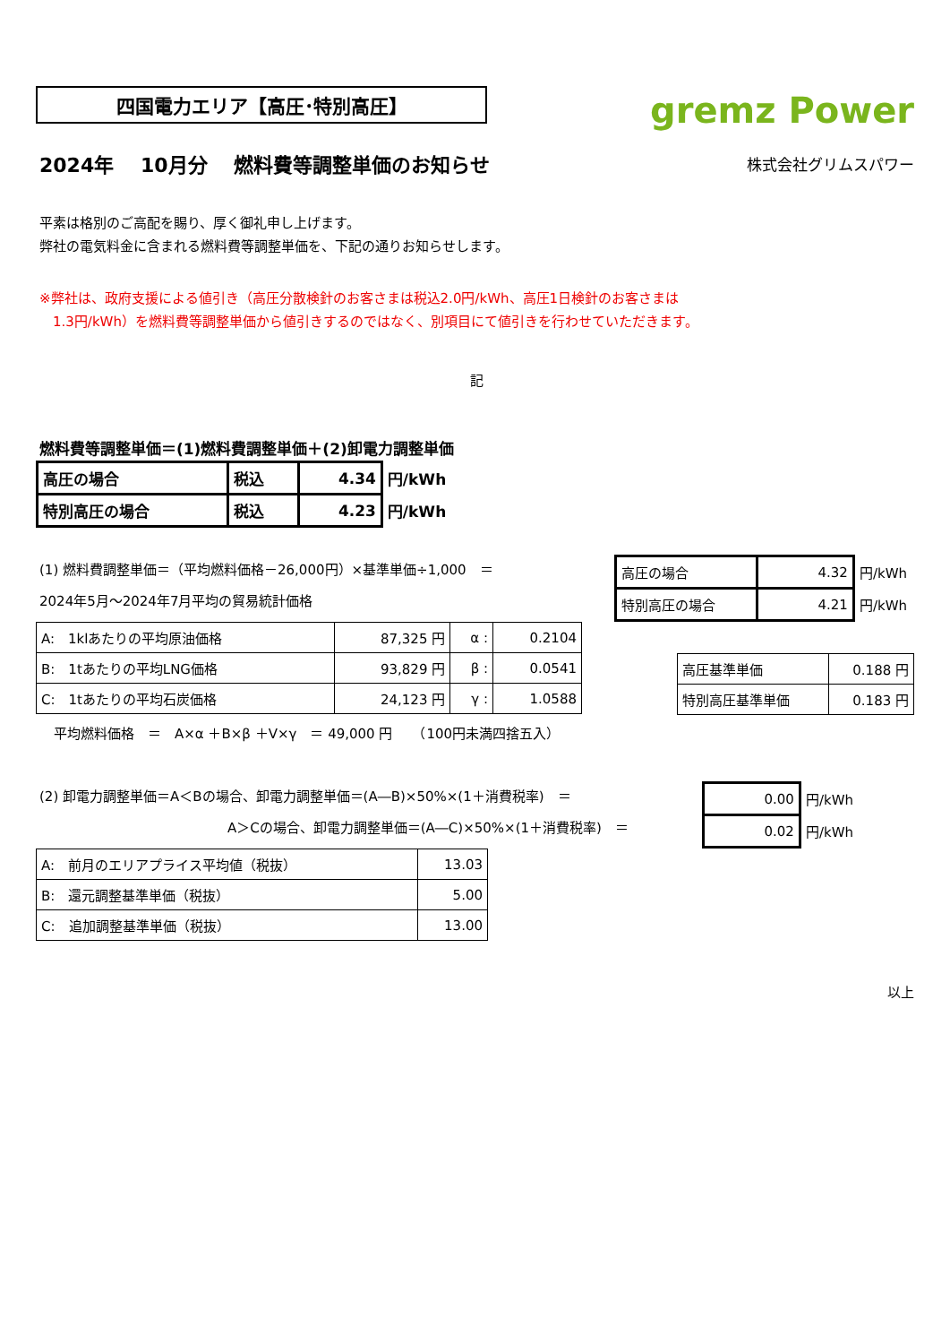四国電力エリア【高圧･特別高圧】
gremz Power
2024年　 10月分　 燃料費等調整単価のお知らせ
株式会社グリムスパワー
平素は格別のご高配を賜り、厚く御礼申し上げます。
弊社の電気料金に含まれる燃料費等調整単価を、下記の通りお知らせします。
※弊社は、政府支援による値引き（高圧分散検針のお客さまは税込2.0円/kWh、高圧1日検針のお客さまは
　1.3円/kWh）を燃料費等調整単価から値引きするのではなく、別項目にて値引きを行わせていただきます。
記
燃料費等調整単価＝(1)燃料費調整単価＋(2)卸電力調整単価
| 高圧の場合 | 税込 | 4.34 | 円/kWh |
| 特別高圧の場合 | 税込 | 4.23 | 円/kWh |
(1) 燃料費調整単価＝（平均燃料価格－26,000円）×基準単価÷1,000　＝
2024年5月～2024年7月平均の貿易統計価格
| 高圧の場合 | 4.32 | 円/kWh |
| 特別高圧の場合 | 4.21 | 円/kWh |
| A: 1klあたりの平均原油価格 | 87,325 円 | α : | 0.2104 |
| B: 1tあたりの平均LNG価格 | 93,829 円 | β : | 0.0541 |
| C: 1tあたりの平均石炭価格 | 24,123 円 | γ : | 1.0588 |
| 高圧基準単価 | 0.188 円 |
| 特別高圧基準単価 | 0.183 円 |
平均燃料価格　＝　A×α ＋B×β ＋V×γ　＝ 49,000 円　　（100円未満四捨五入）
(2) 卸電力調整単価＝A＜Bの場合、卸電力調整単価＝(A―B)×50%×(1＋消費税率)　＝
　　　　　　　　　　　　　　A＞Cの場合、卸電力調整単価＝(A―C)×50%×(1＋消費税率)　＝
| 0.00 | 円/kWh |
| 0.02 | 円/kWh |
| A: 前月のエリアプライス平均値（税抜） | 13.03 |
| B: 還元調整基準単価（税抜） | 5.00 |
| C: 追加調整基準単価（税抜） | 13.00 |
以上